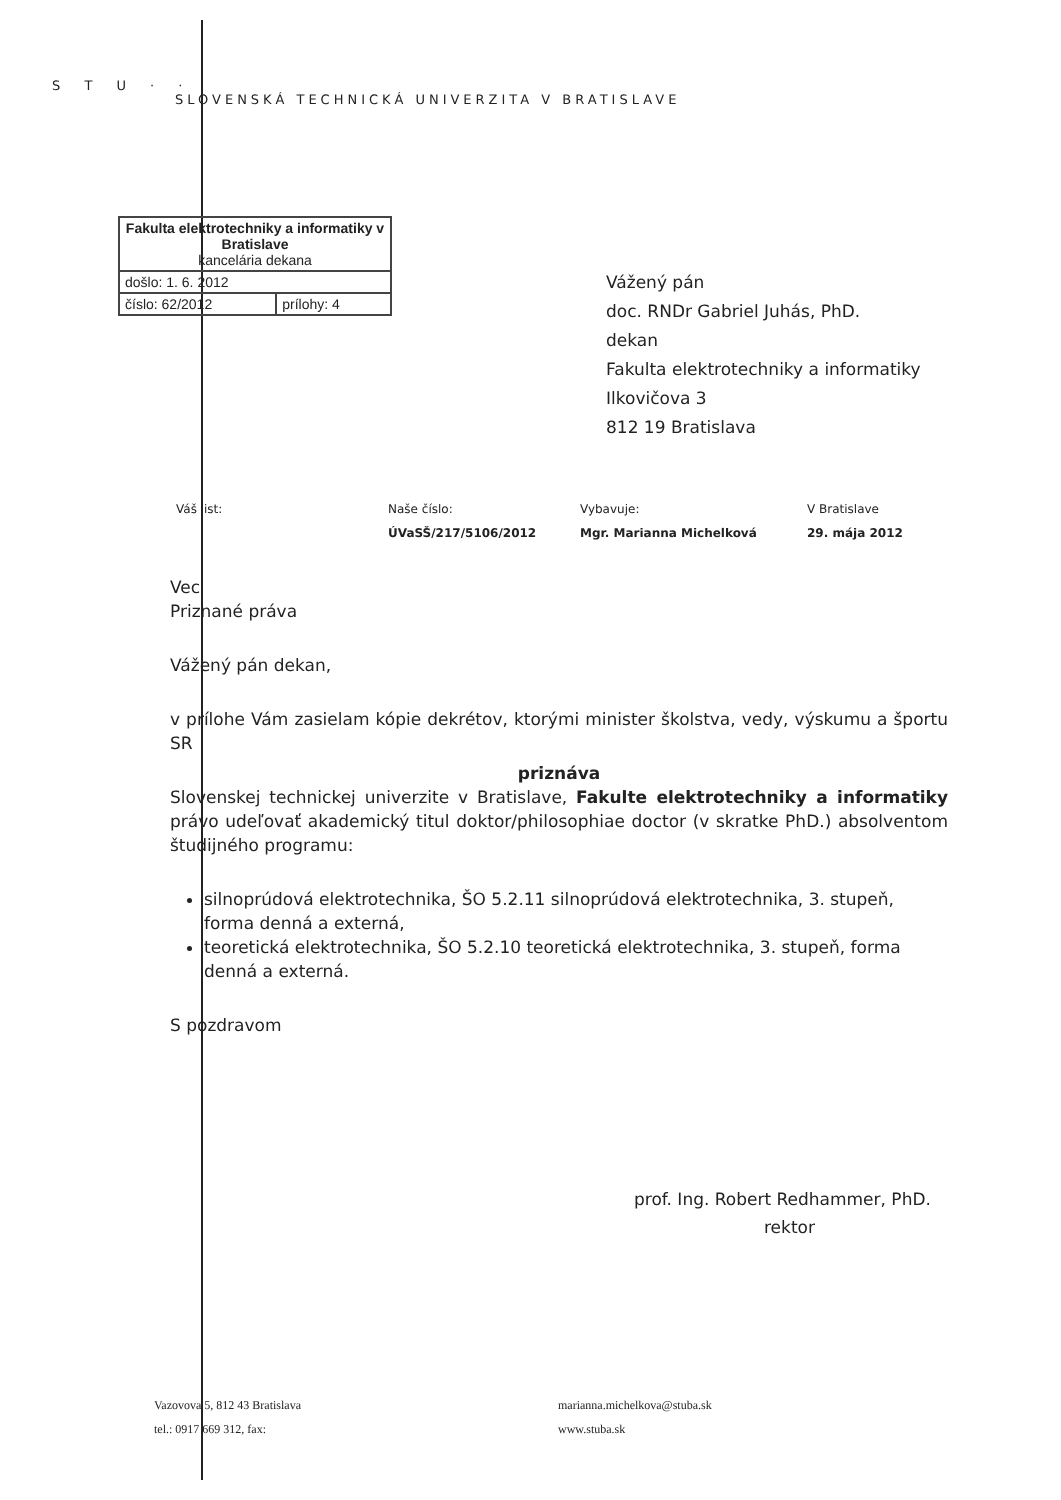S T U · ·
SLOVENSKÁ TECHNICKÁ UNIVERZITA V BRATISLAVE
| Fakulta elektrotechniky a informatiky v Bratislave kancelária dekana | |
| došlo: 1. 6. 2012 | |
| číslo: 62/2012 | prílohy: 4 |
Vážený pán
doc. RNDr Gabriel Juhás, PhD.
dekan
Fakulta elektrotechniky a informatiky
Ilkovičova 3
812 19 Bratislava
| Váš list: | Naše číslo: | Vybavuje: | V Bratislave |
| | ÚVaSŠ/217/5106/2012 | Mgr. Marianna Michelková | 29. mája 2012 |
Vec
Priznané práva
Vážený pán dekan,
v prílohe Vám zasielam kópie dekrétov, ktorými minister školstva, vedy, výskumu a športu SR
priznáva
Slovenskej technickej univerzite v Bratislave, Fakulte elektrotechniky a informatiky právo udeľovať akademický titul doktor/philosophiae doctor (v skratke PhD.) absolventom študijného programu:
silnoprúdová elektrotechnika, ŠO 5.2.11 silnoprúdová elektrotechnika, 3. stupeň, forma denná a externá,
teoretická elektrotechnika, ŠO 5.2.10 teoretická elektrotechnika, 3. stupeň, forma denná a externá.
S pozdravom
prof. Ing. Robert Redhammer, PhD.
rektor
Vazovova 5, 812 43 Bratislava
tel.: 0917 669 312, fax:
marianna.michelkova@stuba.sk
www.stuba.sk